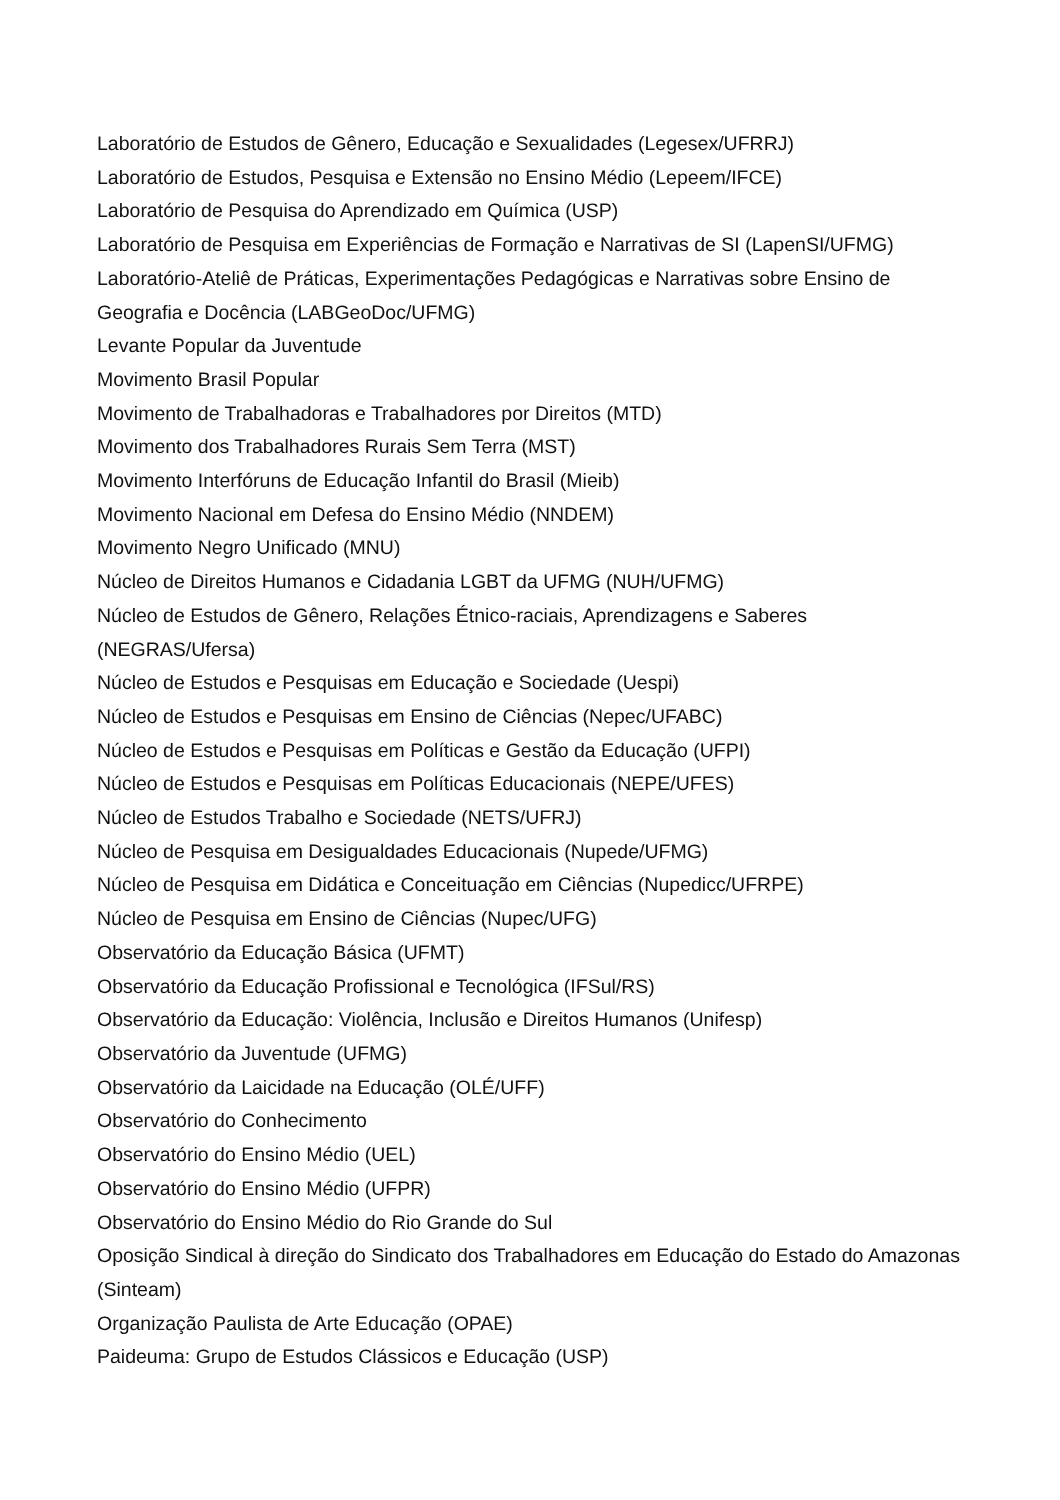Laboratório de Estudos de Gênero, Educação e Sexualidades (Legesex/UFRRJ)
Laboratório de Estudos, Pesquisa e Extensão no Ensino Médio (Lepeem/IFCE)
Laboratório de Pesquisa do Aprendizado em Química (USP)
Laboratório de Pesquisa em Experiências de Formação e Narrativas de SI (LapenSI/UFMG)
Laboratório-Ateliê de Práticas, Experimentações Pedagógicas e Narrativas sobre Ensino de Geografia e Docência (LABGeoDoc/UFMG)
Levante Popular da Juventude
Movimento Brasil Popular
Movimento de Trabalhadoras e Trabalhadores por Direitos (MTD)
Movimento dos Trabalhadores Rurais Sem Terra (MST)
Movimento Interfóruns de Educação Infantil do Brasil (Mieib)
Movimento Nacional em Defesa do Ensino Médio (NNDEM)
Movimento Negro Unificado (MNU)
Núcleo de Direitos Humanos e Cidadania LGBT da UFMG (NUH/UFMG)
Núcleo de Estudos de Gênero, Relações Étnico-raciais, Aprendizagens e Saberes
(NEGRAS/Ufersa)
Núcleo de Estudos e Pesquisas em Educação e Sociedade (Uespi)
Núcleo de Estudos e Pesquisas em Ensino de Ciências (Nepec/UFABC)
Núcleo de Estudos e Pesquisas em Políticas e Gestão da Educação (UFPI)
Núcleo de Estudos e Pesquisas em Políticas Educacionais (NEPE/UFES)
Núcleo de Estudos Trabalho e Sociedade (NETS/UFRJ)
Núcleo de Pesquisa em Desigualdades Educacionais (Nupede/UFMG)
Núcleo de Pesquisa em Didática e Conceituação em Ciências (Nupedicc/UFRPE)
Núcleo de Pesquisa em Ensino de Ciências (Nupec/UFG)
Observatório da Educação Básica (UFMT)
Observatório da Educação Profissional e Tecnológica (IFSul/RS)
Observatório da Educação: Violência, Inclusão e Direitos Humanos (Unifesp)
Observatório da Juventude (UFMG)
Observatório da Laicidade na Educação (OLÉ/UFF)
Observatório do Conhecimento
Observatório do Ensino Médio (UEL)
Observatório do Ensino Médio (UFPR)
Observatório do Ensino Médio do Rio Grande do Sul
Oposição Sindical à direção do Sindicato dos Trabalhadores em Educação do Estado do Amazonas (Sinteam)
Organização Paulista de Arte Educação (OPAE)
Paideuma: Grupo de Estudos Clássicos e Educação (USP)